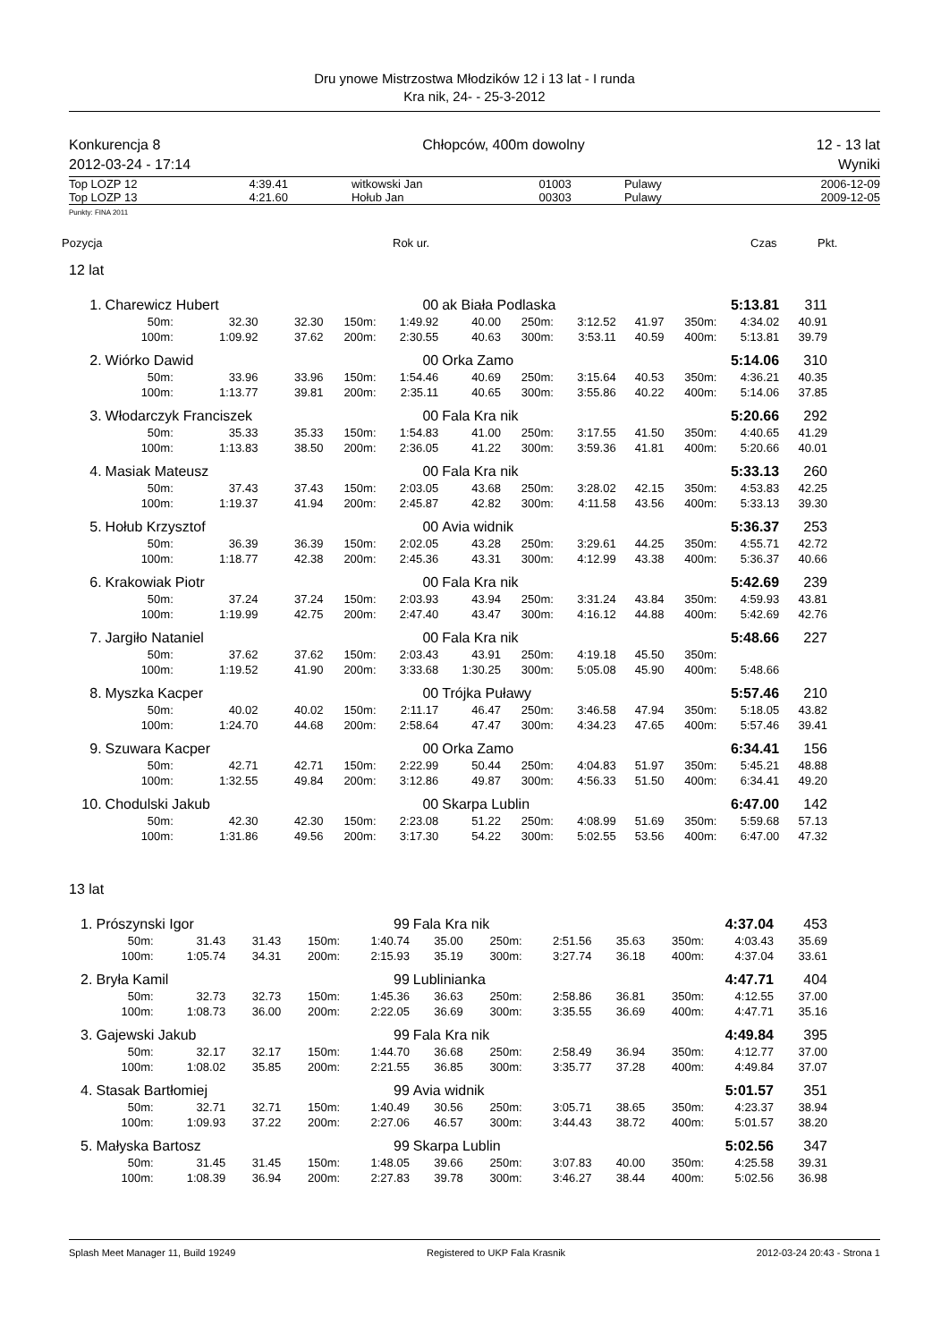Dru ynowe Mistrzostwa Młodzików 12 i 13 lat - I runda
Kra nik, 24- - 25-3-2012
Konkurencja 8
2012-03-24 - 17:14
Chłopców, 400m dowolny 12 - 13 lat
Wyniki
| Top LOZP 12 | 4:39.41 | witkowski Jan | 01003 | Pulawy | 2006-12-09 |
| Top LOZP 13 | 4:21.60 | Hołub Jan | 00303 | Pulawy | 2009-12-05 |
Punkty: FINA 2011
Pozycja Rok ur. Czas Pkt.
12 lat
| 1. | Charewicz Hubert | | | 00 | | ak Biała Podlaska | | | | 5:13.81 | | 311 |
| | 50m: | 32.30 | 32.30 | 150m: | 1:49.92 | 40.00 | 250m: | 3:12.52 | 41.97 | 350m: | 4:34.02 | 40.91 |
| | 100m: | 1:09.92 | 37.62 | 200m: | 2:30.55 | 40.63 | 300m: | 3:53.11 | 40.59 | 400m: | 5:13.81 | 39.79 |
| 2. | Wiórko Dawid | | | 00 | | Orka Zamo | | | | 5:14.06 | | 310 |
| | 50m: | 33.96 | 33.96 | 150m: | 1:54.46 | 40.69 | 250m: | 3:15.64 | 40.53 | 350m: | 4:36.21 | 40.35 |
| | 100m: | 1:13.77 | 39.81 | 200m: | 2:35.11 | 40.65 | 300m: | 3:55.86 | 40.22 | 400m: | 5:14.06 | 37.85 |
| 3. | Włodarczyk Franciszek | | | 00 | | Fala Kra nik | | | | 5:20.66 | | 292 |
| | 50m: | 35.33 | 35.33 | 150m: | 1:54.83 | 41.00 | 250m: | 3:17.55 | 41.50 | 350m: | 4:40.65 | 41.29 |
| | 100m: | 1:13.83 | 38.50 | 200m: | 2:36.05 | 41.22 | 300m: | 3:59.36 | 41.81 | 400m: | 5:20.66 | 40.01 |
| 4. | Masiak Mateusz | | | 00 | | Fala Kra nik | | | | 5:33.13 | | 260 |
| | 50m: | 37.43 | 37.43 | 150m: | 2:03.05 | 43.68 | 250m: | 3:28.02 | 42.15 | 350m: | 4:53.83 | 42.25 |
| | 100m: | 1:19.37 | 41.94 | 200m: | 2:45.87 | 42.82 | 300m: | 4:11.58 | 43.56 | 400m: | 5:33.13 | 39.30 |
| 5. | Hołub Krzysztof | | | 00 | | Avia widnik | | | | 5:36.37 | | 253 |
| | 50m: | 36.39 | 36.39 | 150m: | 2:02.05 | 43.28 | 250m: | 3:29.61 | 44.25 | 350m: | 4:55.71 | 42.72 |
| | 100m: | 1:18.77 | 42.38 | 200m: | 2:45.36 | 43.31 | 300m: | 4:12.99 | 43.38 | 400m: | 5:36.37 | 40.66 |
| 6. | Krakowiak Piotr | | | 00 | | Fala Kra nik | | | | 5:42.69 | | 239 |
| | 50m: | 37.24 | 37.24 | 150m: | 2:03.93 | 43.94 | 250m: | 3:31.24 | 43.84 | 350m: | 4:59.93 | 43.81 |
| | 100m: | 1:19.99 | 42.75 | 200m: | 2:47.40 | 43.47 | 300m: | 4:16.12 | 44.88 | 400m: | 5:42.69 | 42.76 |
| 7. | Jargiło Nataniel | | | 00 | | Fala Kra nik | | | | 5:48.66 | | 227 |
| | 50m: | 37.62 | 37.62 | 150m: | 2:03.43 | 43.91 | 250m: | 4:19.18 | 45.50 | 350m: | | |
| | 100m: | 1:19.52 | 41.90 | 200m: | 3:33.68 | 1:30.25 | 300m: | 5:05.08 | 45.90 | 400m: | 5:48.66 | |
| 8. | Myszka Kacper | | | 00 | | Trójka Puławy | | | | 5:57.46 | | 210 |
| | 50m: | 40.02 | 40.02 | 150m: | 2:11.17 | 46.47 | 250m: | 3:46.58 | 47.94 | 350m: | 5:18.05 | 43.82 |
| | 100m: | 1:24.70 | 44.68 | 200m: | 2:58.64 | 47.47 | 300m: | 4:34.23 | 47.65 | 400m: | 5:57.46 | 39.41 |
| 9. | Szuwara Kacper | | | 00 | | Orka Zamo | | | | 6:34.41 | | 156 |
| | 50m: | 42.71 | 42.71 | 150m: | 2:22.99 | 50.44 | 250m: | 4:04.83 | 51.97 | 350m: | 5:45.21 | 48.88 |
| | 100m: | 1:32.55 | 49.84 | 200m: | 3:12.86 | 49.87 | 300m: | 4:56.33 | 51.50 | 400m: | 6:34.41 | 49.20 |
| 10. | Chodulski Jakub | | | 00 | | Skarpa Lublin | | | | 6:47.00 | | 142 |
| | 50m: | 42.30 | 42.30 | 150m: | 2:23.08 | 51.22 | 250m: | 4:08.99 | 51.69 | 350m: | 5:59.68 | 57.13 |
| | 100m: | 1:31.86 | 49.56 | 200m: | 3:17.30 | 54.22 | 300m: | 5:02.55 | 53.56 | 400m: | 6:47.00 | 47.32 |
13 lat
| 1. | Prószynski Igor | | | 99 | | Fala Kra nik | | | | 4:37.04 | | 453 |
| | 50m: | 31.43 | 31.43 | 150m: | 1:40.74 | 35.00 | 250m: | 2:51.56 | 35.63 | 350m: | 4:03.43 | 35.69 |
| | 100m: | 1:05.74 | 34.31 | 200m: | 2:15.93 | 35.19 | 300m: | 3:27.74 | 36.18 | 400m: | 4:37.04 | 33.61 |
| 2. | Bryła Kamil | | | 99 | | Lublinianka | | | | 4:47.71 | | 404 |
| | 50m: | 32.73 | 32.73 | 150m: | 1:45.36 | 36.63 | 250m: | 2:58.86 | 36.81 | 350m: | 4:12.55 | 37.00 |
| | 100m: | 1:08.73 | 36.00 | 200m: | 2:22.05 | 36.69 | 300m: | 3:35.55 | 36.69 | 400m: | 4:47.71 | 35.16 |
| 3. | Gajewski Jakub | | | 99 | | Fala Kra nik | | | | 4:49.84 | | 395 |
| | 50m: | 32.17 | 32.17 | 150m: | 1:44.70 | 36.68 | 250m: | 2:58.49 | 36.94 | 350m: | 4:12.77 | 37.00 |
| | 100m: | 1:08.02 | 35.85 | 200m: | 2:21.55 | 36.85 | 300m: | 3:35.77 | 37.28 | 400m: | 4:49.84 | 37.07 |
| 4. | Stasak Bartłomiej | | | 99 | | Avia widnik | | | | 5:01.57 | | 351 |
| | 50m: | 32.71 | 32.71 | 150m: | 1:40.49 | 30.56 | 250m: | 3:05.71 | 38.65 | 350m: | 4:23.37 | 38.94 |
| | 100m: | 1:09.93 | 37.22 | 200m: | 2:27.06 | 46.57 | 300m: | 3:44.43 | 38.72 | 400m: | 5:01.57 | 38.20 |
| 5. | Małyska Bartosz | | | 99 | | Skarpa Lublin | | | | 5:02.56 | | 347 |
| | 50m: | 31.45 | 31.45 | 150m: | 1:48.05 | 39.66 | 250m: | 3:07.83 | 40.00 | 350m: | 4:25.58 | 39.31 |
| | 100m: | 1:08.39 | 36.94 | 200m: | 2:27.83 | 39.78 | 300m: | 3:46.27 | 38.44 | 400m: | 5:02.56 | 36.98 |
Splash Meet Manager 11, Build 19249 Registered to UKP Fala Krasnik 2012-03-24 20:43 - Strona 1